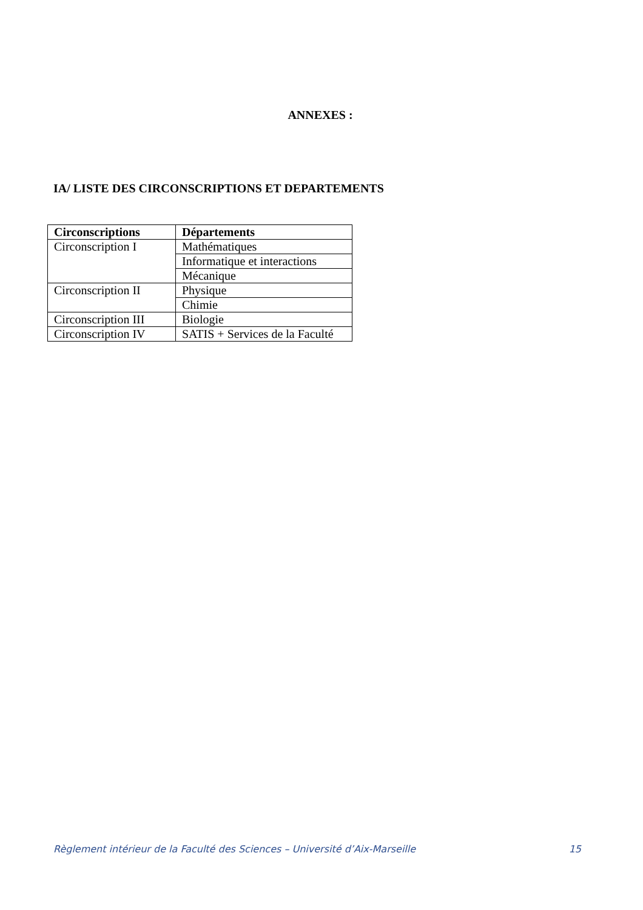ANNEXES :
IA/ LISTE DES CIRCONSCRIPTIONS ET DEPARTEMENTS
| Circonscriptions | Départements |
| --- | --- |
| Circonscription I | Mathématiques |
| | Informatique et interactions |
| | Mécanique |
| Circonscription II | Physique |
| | Chimie |
| Circonscription III | Biologie |
| Circonscription IV | SATIS + Services de la Faculté |
Règlement intérieur de la Faculté des Sciences – Université d’Aix-Marseille 15